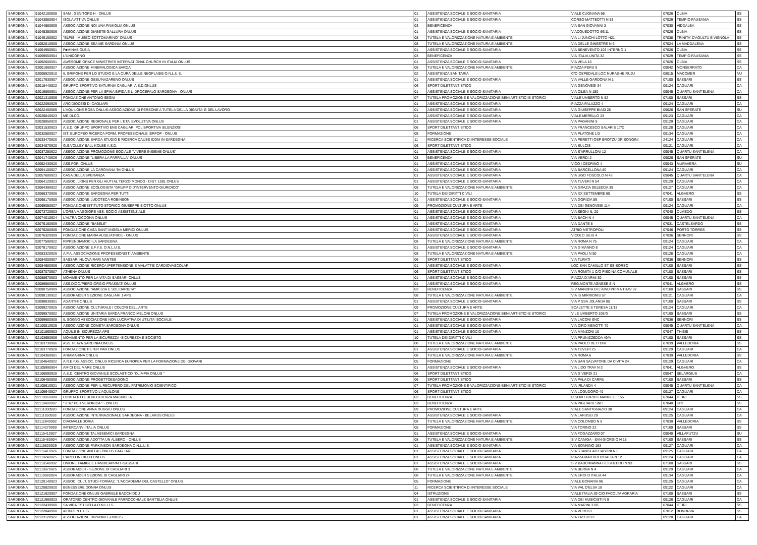| SARDEGNA | 91042100908 | SAM : GENITORE H - ONLUS | 01 | ASSISTENZA SOCIALE E SOCIO-SANITARIA | VIALE CUGNANA 66 | 07026 | OLBIA | SS |
| SARDEGNA | 91043880904 | ISOLA ATTIVA ONLUS | 01 | ASSISTENZA SOCIALE E SOCIO-SANITARIA | CORSO MATTEOTTI N 53 | 07029 | TEMPIO PAUSANIA | SS |
| SARDEGNA | 91044580909 | ASSOCIAZIONE NOI UNA FAMIGLIA ONLUS | 03 | BENEFICENZA | VIA SAN GIOVANNI 3 | 07030 | VIDDALBA | SS |
| SARDEGNA | 91045350906 | ASSOCIAZIONE DIABETE GALLURA ONLUS | 01 | ASSISTENZA SOCIALE E SOCIO-SANITARIA | V ACQUEDOTTO 66/11 | 07026 | OLBIA | SS |
| SARDEGNA | 91049190902 | "ELPIS - MUSEO SOTTOMARINO" ONLUS | 08 | TUTELA E VALORIZZAZIONE NATURA E AMBIENTE | VIA LI JUNCHI LOTTO H21 | 07038 | TRINITA' D'AGULTU E VIGNOLA | SS |
| SARDEGNA | 91052810909 | ASSOCIAZIONE SEA ME SARDINIA ONLUS | 08 | TUTELA E VALORIZZAZIONE NATURA E AMBIENTE | VIA DELLE GINESTRE N 6 | 07024 | LA MADDALENA | SS |
| SARDEGNA | 91054950901 | F■MINAS OLBIA | 01 | ASSISTENZA SOCIALE E SOCIO-SANITARIA | VIA BENEVENTO 103 INTERNO 1 | 07026 | OLBIA | SS |
| SARDEGNA | 91059550904 | L'UNICORNO | 03 | BENEFICENZA | VIA ITALIA UNITA 32 | 07029 | TEMPIO PAUSANIA | SS |
| SARDEGNA | 91092600591 | AWESOME GRACE MINISTRIES INTERNATIONAL CHURCH IN ITALIA ONLUS | 01 | ASSISTENZA SOCIALE E SOCIO-SANITARIA | VIA VELA 16 | 07026 | OLBIA | SS |
| SARDEGNA | 92001060927 | ASSOCIAZIONE MINERALOGICA SARDA | 08 | TUTELA E VALORIZZAZIONE NATURA E AMBIENTE | PIAZZA PERU 9 | 09042 | MONSERRATO | CA |
| SARDEGNA | 92005920910 | IL GRIFONE PER LO STUDIO E LA CURA DELLE NEOPLASIE O.N.L.U.S. | 02 | ASSISTENZA SANITARIA | C/O OSPEDALE LOC NURAGHE RUJU | 08015 | MACOMER | NU |
| SARDEGNA | 92017930907 | ASSOCIAZIONE GESU'NAZARENO ONLUS | 01 | ASSISTENZA SOCIALE E SOCIO-SANITARIA | VIA VALLE GARDONA N 1 | 07100 | SASSARI | SS |
| SARDEGNA | 92018440922 | GRUPPO SPORTIVO SATURNIA CAGLIARI A.S.D.ONLUS | 06 | SPORT DILETTANTISTICO | VIA GENOVESI 34 | 09124 | CAGLIARI | CA |
| SARDEGNA | 92019890901 | ASSOCIAZIONE PER LA SPINA BIFIDA E L'IDROCEFALO SARDEGNA - ONLUS | 01 | ASSISTENZA SOCIALE E SOCIO-SANITARIA | VIA CILEA N 150 | 09045 | QUARTU SANT'ELENA | CA |
| SARDEGNA | 92021310906 | FONDAZIONE ANTONIO SEGNI | 07 | TUTELA PROMOZIONE E VALORIZZAZIONE BENI ARTISTICI E STORICI | VIALE UMBERTO N 52 | 07100 | SASSARI | SS |
| SARDEGNA | 92022090929 | ARCIDIOCESI DI CAGLIARI | 01 | ASSISTENZA SOCIALE E SOCIO-SANITARIA | PIAZZA PALAZZO 4 | 09124 | CAGLIARI | CA |
| SARDEGNA | 92022460585 | L'AQUILONE ROSA ONLUS-ASSOCIAZIONE DI PERSONE A TUTELA DELLA DIGNITA' E DEL LAVORO | 01 | ASSISTENZA SOCIALE E SOCIO-SANITARIA | VIA GIUSEPPE BIASI 25 | 09026 | SAN SPERATE | SU |
| SARDEGNA | 92026840923 | ME.DI.CO. | 01 | ASSISTENZA SOCIALE E SOCIO-SANITARIA | VIALE MERELLO 23 | 09123 | CAGLIARI | CA |
| SARDEGNA | 92028850920 | ASSOCIAZIONE REGIONALE PER L'ETA' EVOLUTIVA ONLUS | 01 | ASSISTENZA SOCIALE E SOCIO-SANITARIA | VIA PAGANINI 8 | 09129 | CAGLIARI | CA |
| SARDEGNA | 92031530923 | A.S.D. GRUPPO SPORTIVO ENS CAGLIARI POLISPORTIVA SILENZIOSI | 06 | SPORT DILETTANTISTICO | VIA FRANCESCO SALARIS 17/D | 09128 | CAGLIARI | CA |
| SARDEGNA | 92032580927 | IST. EUROPEO RICERCA FORM. PROFESSIONALE IERFOP - ONLUS | 05 | FORMAZIONE | VIA PLATONE 1/3 | 09134 | CAGLIARI | CA |
| SARDEGNA | 92033470920 | ASSOCIAZIONE SARDA STUDIO E RICERCA CAUSE IDDM IN SARDEGNA | 11 | RICERCA SCIENTIFICA DI INTERESSE SOCIALE | VIA PERETTI OSP BROTZU DR SONGINI | 24124 | CAGLIARI | CA |
| SARDEGNA | 92034870920 | G.S.VOLLEY BALL KOLBE A.S.D. | 06 | SPORT DILETTANTISTICO | VIA SULCIS | 09121 | CAGLIARI | CA |
| SARDEGNA | 92037250922 | ASSOCIAZIONE PROMOZIONE SOCIALE "VIVERE INSIEME ONLUS" | 01 | ASSISTENZA SOCIALE E SOCIO-SANITARIA | VIA S'ARRULLONI 12 | 09045 | QUARTU SANT'ELENA | CA |
| SARDEGNA | 92041740926 | ASSOCIAZIONE "LIBERA LA FARFALLA" ONLUS | 03 | BENEFICENZA | VIA VERDI 2 | 09026 | SAN SPERATE | SU |
| SARDEGNA | 92052430920 | ASS.FOR. ONLUS | 01 | ASSISTENZA SOCIALE E SOCIO-SANITARIA | VICO I CEDRINO 4 | 09043 | MURAVERA | SU |
| SARDEGNA | 92054100927 | ASSOCIAZIONE LA CAROVANA '94 ONLUS | 01 | ASSISTENZA SOCIALE E SOCIO-SANITARIA | VIA BARCELLONA 80 | 09124 | CAGLIARI | CA |
| SARDEGNA | 92057600923 | CASA DELLA SPERANZA | 01 | ASSISTENZA SOCIALE E SOCIO-SANITARIA | VIA UGO FOSCOLO N 43 | 09045 | QUARTU SANT'ELENA | CA |
| SARDEGNA | 92064120923 | ASSOC. LIONS PER GLI AIUTI AL TERZO MONDO - DIST. 108L ONLUS | 01 | ASSISTENZA SOCIALE E SOCIO-SANITARIA | VIA TUVERI N 54 | 09129 | CAGLIARI | CA |
| SARDEGNA | 92064390922 | ASSOCIAZIONE ECOLOGISTA "GRUPP O D'INTERVENTO GIURIDICO" | 08 | TUTELA E VALORIZZAZIONE NATURA E AMBIENTE | VIA GRAZIA DELEDDA 39 | 09127 | CAGLIARI | CA |
| SARDEGNA | 92066370906 | ASSOCIAZIONE SARDEGNA PER TUTTI | 10 | TUTELA DEI DIRITTI CIVILI | VIA XX SETTEMBRE 60 | 07041 | ALGHERO | SS |
| SARDEGNA | 92068170908 | ASSOCIAZIONE LUDOTECA ROBINSON | 01 | ASSISTENZA SOCIALE E SOCIO-SANITARIA | VIA GORIZIA 59 | 07100 | SASSARI | SS |
| SARDEGNA | 92069050927 | FONDAZIONE ISTITUTO STORICO GIUSEPPE SIOTTO ONLUS | 09 | PROMOZIONE CULTURA E ARTE | VIA DEI GENOVESI 114 | 09124 | CAGLIARI | CA |
| SARDEGNA | 92073720903 | L'ORSA MAGGIORE ASS. SOCIO ASSISTENZIALE | 01 | ASSISTENZA SOCIALE E SOCIO-SANITARIA | VIA SEGNI N. 20 | 07040 | OLMEDO | SS |
| SARDEGNA | 92074010924 | L'ALTRA CICOGNA ONLUS | 01 | ASSISTENZA SOCIALE E SOCIO-SANITARIA | VIA BACH N 4 | 09045 | QUARTU SANT'ELENA | CA |
| SARDEGNA | 92076160909 | ASSOCIAZIONE "BABELE" | 01 | ASSISTENZA SOCIALE E SOCIO-SANITARIA | VIA DANTE 8 | 07031 | CASTELSARDO | SS |
| SARDEGNA | 92076280905 | FONDAZIONE CASA SANT'ANGELA MERICI ONLUS | 01 | ASSISTENZA SOCIALE E SOCIO-SANITARIA | ATRIO METROPOLI | 07046 | PORTO TORRES | SS |
| SARDEGNA | 92076320909 | FONDAZIONE MARIA AUSILIATRICE - ONLUS | 01 | ASSISTENZA SOCIALE E SOCIO-SANITARIA | VICOLO SILIS 4 | 07036 | SENNORI | SS |
| SARDEGNA | 92077590922 | RIPRENDIAMOCI LA SARDEGNA | 08 | TUTELA E VALORIZZAZIONE NATURA E AMBIENTE | VIA ROMA N 75 | 09124 | CAGLIARI | CA |
| SARDEGNA | 92078170922 | ASSOCIAZIONE E.F.Y.S. O.N.L.U.S. | 01 | ASSISTENZA SOCIALE E SOCIO-SANITARIA | VIA G MANNO 8 | 09124 | CAGLIARI | CA |
| SARDEGNA | 92083320926 | A.P.A. ASSOCIAZIONE PROFESSIONISTI AMBIENTE | 08 | TUTELA E VALORIZZAZIONE NATURA E AMBIENTE | VIA PAOLI N 50 | 09128 | CAGLIARI | CA |
| SARDEGNA | 92084000907 | SASSARI NUOVA RARI NANTES | 06 | SPORT DILETTANTISTICO | VIA TURATI | 07036 | SENNORI | SS |
| SARDEGNA | 92084680906 | ASSOCIAZIONE RICERCA IPERTENSIONE E MALATTIE CARDIOVASCOLARI | 01 | ASSISTENZA SOCIALE E SOCIO-SANITARIA | LOC SAN CAMILLO ST SS-SORSO | 07100 | SASSARI | SS |
| SARDEGNA | 92087070907 | ATHENA ONLUS | 06 | SPORT DILETTANTISTICO | VIA ROMITA 1 C/O PISCINA COMUNALE | 07100 | SASSARI | SS |
| SARDEGNA | 92088670903 | MOVIMENTO PER LA VITA DI SASSARI-ONLUS | 01 | ASSISTENZA SOCIALE E SOCIO-SANITARIA | PIAZZA D'ARMI 30 | 07100 | SASSARI | SS |
| SARDEGNA | 92089580903 | ASS.DIOC.'PIERGIORGIO FRASSATI'ONLUS | 01 | ASSISTENZA SOCIALE E SOCIO-SANITARIA | REG.MONTE AGNESE S N | 07041 | ALGHERO | SS |
| SARDEGNA | 92090750909 | ASSOCIAZIONE "AMICIZIA E SOLIDARIETA'" | 03 | BENEFICENZA | S V MANDRA DI L'AINU PRIMA TRAV 37 | 07100 | SASSARI | SS |
| SARDEGNA | 92098130922 | ASSORAIDER SEZIONE CAGLIARI 1 APS | 08 | TUTELA E VALORIZZAZIONE NATURA E AMBIENTE | VIA IS MIRRIONIS 57 | 09121 | CAGLIARI | CA |
| SARDEGNA | 92098830901 | AGARTHI ONLUS | 01 | ASSISTENZA SOCIALE E SOCIO-SANITARIA | VIA P SSA JOLANDA 85 | 07100 | SASSARI | SS |
| SARDEGNA | 92099270925 | ASSOCIAZIONE CULTURALE I COLORI DELL'ARTE | 09 | PROMOZIONE CULTURA E ARTE | SCALETTE S TERESA 11/13 | 09124 | CAGLIARI | CA |
| SARDEGNA | 92099570902 | ASSOCIAZIONE UNITARIA SARDA FRANCO MELONI ONLUS | 07 | TUTELA PROMOZIONE E VALORIZZAZIONE BENI ARTISTICI E STORICI | V LE UMBERTO 106/G | 07100 | SASSARI | SS |
| SARDEGNA | 92099680909 | IL SOGNO ASSOCIAZIONE NON LUCRATIVA DI UTILITA' SOCIALE | 01 | ASSISTENZA SOCIALE E SOCIO-SANITARIA | VIA LACONI SNC | 07036 | SENNORI | SS |
| SARDEGNA | 92100810925 | ASSOCIAZIONE COMETA SARDEGNA ONLUS | 01 | ASSISTENZA SOCIALE E SOCIO-SANITARIA | VIA CIRO MENOTTI 70 | 09045 | QUARTU SANT'ELENA | CA |
| SARDEGNA | 92101860903 | AQUILE IN SICUREZZA APS | 01 | ASSISTENZA SOCIALE E SOCIO-SANITARIA | VIA MANZONI 10 | 07047 | THIESI | SS |
| SARDEGNA | 92103650906 | MOVIMENTO PER LA SICUREZZA -SICUREZZA E SOCIETÓ | 10 | TUTELA DEI DIRITTI CIVILI | VIA PRUNIZZEDDA 49/A | 07100 | SASSARI | SS |
| SARDEGNA | 92103730906 | ASS. PLAYA SARDINIA ONLUS | 08 | TUTELA E VALORIZZAZIONE NATURA E AMBIENTE | VIA PAOLO DETTORI | 07039 | VALLEDORIA | SS |
| SARDEGNA | 92103770928 | FONDAZIONE PETER PAN ONLUS | 01 | ASSISTENZA SOCIALE E SOCIO-SANITARIA | VIA TUVERI 25 | 09129 | CAGLIARI | CA |
| SARDEGNA | 92104360901 | ARIAMARINA ONLUS | 08 | TUTELA E VALORIZZAZIONE NATURA E AMBIENTE | VIA ROMA 6 | 07039 | VALLEDORIA | SS |
| SARDEGNA | 92104640922 | A.R.E.F.G. ASSOC. ONLUS RICERCA EUROPEA PER LA FORMAZIONE DEI GIOVANI | 05 | FORMAZIONE | VIA SAN SALVATORE DA CIVITA 24 | 09129 | CAGLIARI | CA |
| SARDEGNA | 92105990904 | AMICI DEL MARE ONLUS | 01 | ASSISTENZA SOCIALE E SOCIO-SANITARIA | VIA LIDO TRAV N 3 | 07041 | ALGHERO | SS |
| SARDEGNA | 92106090928 | A.S.D. CENTRO GIOVANILE SCOLASTICO "OLIMPIA ONLUS " | 06 | SPORT DILETTANTISTICO | VIA G VERDI 21 | 09047 | SELARGIUS | CA |
| SARDEGNA | 92106450908 | ASSOCIAZIONE PROGETTOESAGONO | 06 | SPORT DILETTANTISTICO | VIA PALA DI CARRU | 07100 | SASSARI | SS |
| SARDEGNA | 92108610921 | ASSOCIAZIONE PER IL RECUPERO DEL PATRIMONIO SCIENTIFICO | 07 | TUTELA PROMOZIONE E VALORIZZAZIONE BENI ARTISTICI E STORICI | VIA IRLANDA 4 | 09045 | QUARTU SANT'ELENA | CA |
| SARDEGNA | 92109640927 | GRUPPO SPORTIVO L'AQUILONE | 06 | SPORT DILETTANTISTICO | VIA LOGUDORO 40 | 09127 | CAGLIARI | CA |
| SARDEGNA | 92110060909 | COMITATO DI BENEFICIENZA MAGNOLIA | 03 | BENEFICENZA | C SOVITTORIO EMANUELE 155 | 07044 | ITTIRI | SS |
| SARDEGNA | 92110400907 | " IL'67 PER VERONICA " - ONLUS | 03 | BENEFICENZA | VIA PIGLIARU SNC | 07040 | URI | SS |
| SARDEGNA | 92111000920 | FONDAZIONE ANNA RUGGIU ONLUS | 09 | PROMOZIONE CULTURA E ARTE | VIALE SANT'IGNAZIO 38 | 09124 | CAGLIARI | CA |
| SARDEGNA | 92111850928 | ASSOCIAZIONE INTERNAZIONALE SARDEGNA - BELARUS ONLUS | 01 | ASSISTENZA SOCIALE E SOCIO-SANITARIA | VIA LANUSEI 29 | 09125 | CAGLIARI | CA |
| SARDEGNA | 92112840902 | CIAOVALLEDORIA | 08 | TUTELA E VALORIZZAZIONE NATURA E AMBIENTE | VIA COLOMBO N 8 | 07039 | VALLEDORIA | SS |
| SARDEGNA | 92114270900 | INTERCANVI ITALIA ONLUS | 05 | FORMAZIONE | VIA TORINO 22 | 07100 | SASSARI | SS |
| SARDEGNA | 92115410927 | ASSOCIAZIONE TALASSEMICI SARDEGNA | 01 | ASSISTENZA SOCIALE E SOCIO-SANITARIA | VIA FOGAZZARO 07 | 09040 | VILLAPUTZU | SU |
| SARDEGNA | 92115480904 | ASSOCIAZIONE ADOTTA UN ALBERO - ONLUS | 08 | TUTELA E VALORIZZAZIONE NATURA E AMBIENTE | S V CANIGA - SAN GIORGIO N 18 | 07100 | SASSARI | SS |
| SARDEGNA | 92115800929 | ASSOCIAZIONE PARKINSON SARDEGNA O.N.L.U.S. | 01 | ASSISTENZA SOCIALE E SOCIO-SANITARIA | VIA SONNINO 163 | 09127 | CAGLIARI | CA |
| SARDEGNA | 92116410926 | FONDAZIONE ANFFAS ONLUS CAGLIARI | 01 | ASSISTENZA SOCIALE E SOCIO-SANITARIA | VIA STANISLAO CABONI N 3 | 09125 | CAGLIARI | CA |
| SARDEGNA | 92118240925 | L'ARCO IN CIELO ONLUS | 01 | ASSISTENZA SOCIALE E SOCIO-SANITARIA | PIAZZA MARTIRI D'ITALIA N 12 | 09124 | CAGLIARI | CA |
| SARDEGNA | 92118540902 | UNIONE FAMIGLIE HANDICAPPATI -SASSARI | 01 | ASSISTENZA SOCIALE E SOCIO-SANITARIA | S V BADDIMANNA FILIGHEDDU N 93 | 07100 | SASSARI | SS |
| SARDEGNA | 92119070925 | ASSORAIDER - SEZIONE DI CAGLIARI 3 | 08 | TUTELA E VALORIZZAZIONE NATURA E AMBIENTE | VIA BERNA N 4 | 09129 | CAGLIARI | CA |
| SARDEGNA | 92119080924 | ASSORAIDER SEZIONE DI CAGLIARI 24 | 08 | TUTELA E VALORIZZAZIONE NATURA E AMBIENTE | VIA EROI D ITALIA 44 | 09134 | CAGLIARI | CA |
| SARDEGNA | 92120140923 | ASSOC. CULT. STUDI-FORMAZ. "L'ACCADEMIA DEL CASTELLO" ONLUS | 05 | FORMAZIONE | VIALE BONARIA 96 | 09125 | CAGLIARI | CA |
| SARDEGNA | 92120820920 | BENESSERE DONNA ONLUS | 11 | RICERCA SCIENTIFICA DI INTERESSE SOCIALE | VIA VAL D'ELSA 18 | 09122 | CAGLIARI | CA |
| SARDEGNA | 92121620907 | FONDAZIONE ONLUS GABRIELE BACCHIDDU | 04 | ISTRUZIONE | VIALE ITALIA 39 C/O FACOLTA AGRARIA | 07100 | SASSARI | SS |
| SARDEGNA | 92121960923 | ORATORIO CENTRO GIOVANILE PARROCCHIALE SANT'ELIA ONLUS | 01 | ASSISTENZA SOCIALE E SOCIO-SANITARIA | VIA DEI MUSICISTI N 9 | 09126 | CAGLIARI | CA |
| SARDEGNA | 92122430900 | SA VIDA EST BELLA O.N.L.U.S. | 03 | BENEFICENZA | VIA MARINI 31/B | 07044 | ITTIRI | SS |
| SARDEGNA | 92122840900 | AION O.N.L.U.S | 01 | ASSISTENZA SOCIALE E SOCIO-SANITARIA | VIA VERDI 8 | 07012 | BONORVA | SS |
| SARDEGNA | 92123120922 | ASSOCIAZIONE IMPRONTE-ONLUS | 01 | ASSISTENZA SOCIALE E SOCIO-SANITARIA | VIA TASSO 23 | 09128 | CAGLIARI | CA |